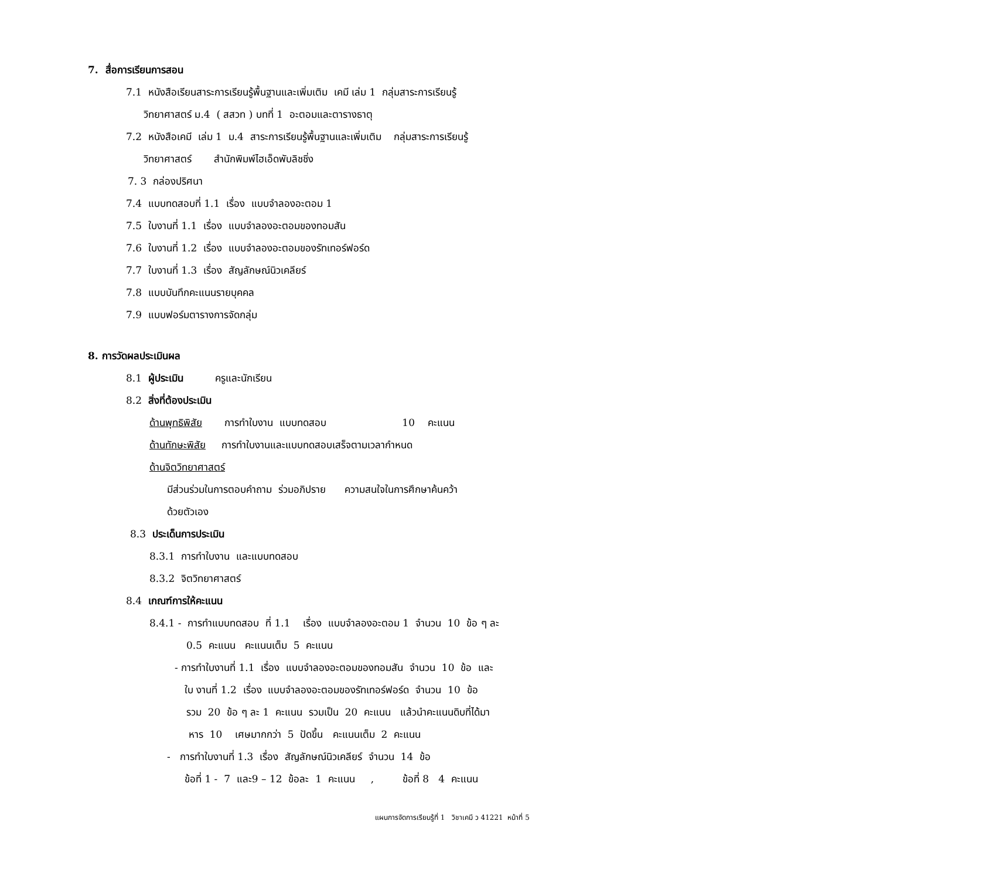7. สื่อการเรียนการสอน
7.1 หนังสือเรียนสาระการเรียนรู้พื้นฐานและเพิ่มเติม เคมี เล่ม 1 กลุ่มสาระการเรียนรู้
วิทยาศาสตร์ ม.4 ( สสวท ) บทที่ 1 อะตอมและตารางธาตุ
7.2 หนังสือเคมี เล่ม 1 ม.4 สาระการเรียนรู้พื้นฐานและเพิ่มเติม กลุ่มสาระการเรียนรู้
วิทยาศาสตร์ สำนักพิมพ์ไฮเอ็ดพับลิชชิ่ง
7. 3 กล่องปริศนา
7.4 แบบทดสอบที่ 1.1 เรื่อง แบบจำลองอะตอม 1
7.5 ใบงานที่ 1.1 เรื่อง แบบจำลองอะตอมของทอมสัน
7.6 ใบงานที่ 1.2 เรื่อง แบบจำลองอะตอมของรัทเทอร์ฟอร์ด
7.7 ใบงานที่ 1.3 เรื่อง สัญลักษณ์นิวเคลียร์
7.8 แบบบันทึกคะแนนรายบุคคล
7.9 แบบฟอร์มตารางการจัดกลุ่ม
8. การวัดผลประเมินผล
8.1 ผู้ประเมิน ครูและนักเรียน
8.2 สิ่งที่ต้องประเมิน
ด้านพุทธิพิสัย การทำใบงาน แบบทดสอบ 10 คะแนน
ด้านทักษะพิสัย การทำใบงานและแบบทดสอบเสร็จตามเวลากำหนด
ด้านจิตวิทยาศาสตร์
มีส่วนร่วมในการตอบคำถาม ร่วมอภิปราย ความสนใจในการศึกษาค้นคว้า
ด้วยตัวเอง
8.3 ประเด็นการประเมิน
8.3.1 การทำใบงาน และแบบทดสอบ
8.3.2 จิตวิทยาศาสตร์
8.4 เกณฑ์การให้คะแนน
8.4.1 - การทำแบบทดสอบ ที่ 1.1 เรื่อง แบบจำลองอะตอม 1 จำนวน 10 ข้อ ๆ ละ
0.5 คะแนน คะแนนเต็ม 5 คะแนน
- การทำใบงานที่ 1.1 เรื่อง แบบจำลองอะตอมของทอมสัน จำนวน 10 ข้อ และ
ใบ งานที่ 1.2 เรื่อง แบบจำลองอะตอมของรัทเทอร์ฟอร์ด จำนวน 10 ข้อ
รวม 20 ข้อ ๆ ละ 1 คะแนน รวมเป็น 20 คะแนน แล้วนำคะแนนดิบที่ได้มา
หาร 10 เศษมากกว่า 5 ปัดขึ้น คะแนนเต็ม 2 คะแนน
- การทำใบงานที่ 1.3 เรื่อง สัญลักษณ์นิวเคลียร์ จำนวน 14 ข้อ
ข้อที่ 1 - 7 และ9 – 12 ข้อละ 1 คะแนน , ข้อที่ 8 4 คะแนน
แผนการจัดการเรียนรู้ที่ 1 วิชาเคมี ว 41221 หน้าที่ 5